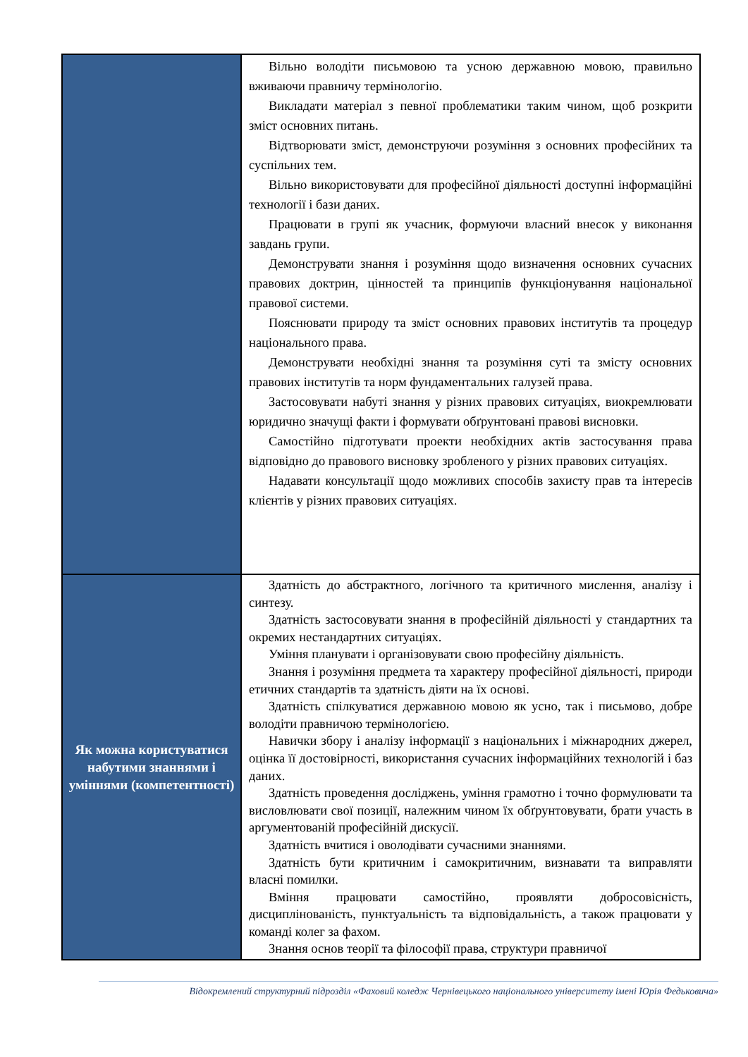| | Вільно володіти письмовою та усною державною мовою, правильно вживаючи правничу термінологію. Викладати матеріал з певної проблематики таким чином, щоб розкрити зміст основних питань. Відтворювати зміст, демонструючи розуміння з основних професійних та суспільних тем. Вільно використовувати для професійної діяльності доступні інформаційні технології і бази даних. Працювати в групі як учасник, формуючи власний внесок у виконання завдань групи. Демонструвати знання і розуміння щодо визначення основних сучасних правових доктрин, цінностей та принципів функціонування національної правової системи. Пояснювати природу та зміст основних правових інститутів та процедур національного права. Демонструвати необхідні знання та розуміння суті та змісту основних правових інститутів та норм фундаментальних галузей права. Застосовувати набуті знання у різних правових ситуаціях, виокремлювати юридично значущі факти і формувати обґрунтовані правові висновки. Самостійно підготувати проекти необхідних актів застосування права відповідно до правового висновку зробленого у різних правових ситуаціях. Надавати консультації щодо можливих способів захисту прав та інтересів клієнтів у різних правових ситуаціях. |
| Як можна користуватися набутими знаннями і уміннями (компетентності) | Здатність до абстрактного, логічного та критичного мислення, аналізу і синтезу. Здатність застосовувати знання в професійній діяльності у стандартних та окремих нестандартних ситуаціях. Уміння планувати і організовувати свою професійну діяльність. Знання і розуміння предмета та характеру професійної діяльності, природи етичних стандартів та здатність діяти на їх основі. Здатність спілкуватися державною мовою як усно, так і письмово, добре володіти правничою термінологією. Навички збору і аналізу інформації з національних і міжнародних джерел, оцінка її достовірності, використання сучасних інформаційних технологій і баз даних. Здатність проведення досліджень, уміння грамотно і точно формулювати та висловлювати свої позиції, належним чином їх обґрунтовувати, брати участь в аргументованій професійній дискусії. Здатність вчитися і оволодівати сучасними знаннями. Здатність бути критичним і самокритичним, визнавати та виправляти власні помилки. Вміння працювати самостійно, проявляти добросовісність, дисциплінованість, пунктуальність та відповідальність, а також працювати у команді колег за фахом. Знання основ теорії та філософії права, структури правничої |
Відокремлений структурний підрозділ «Фаховий коледж Чернівецького національного університету імені Юрія Федьковича»